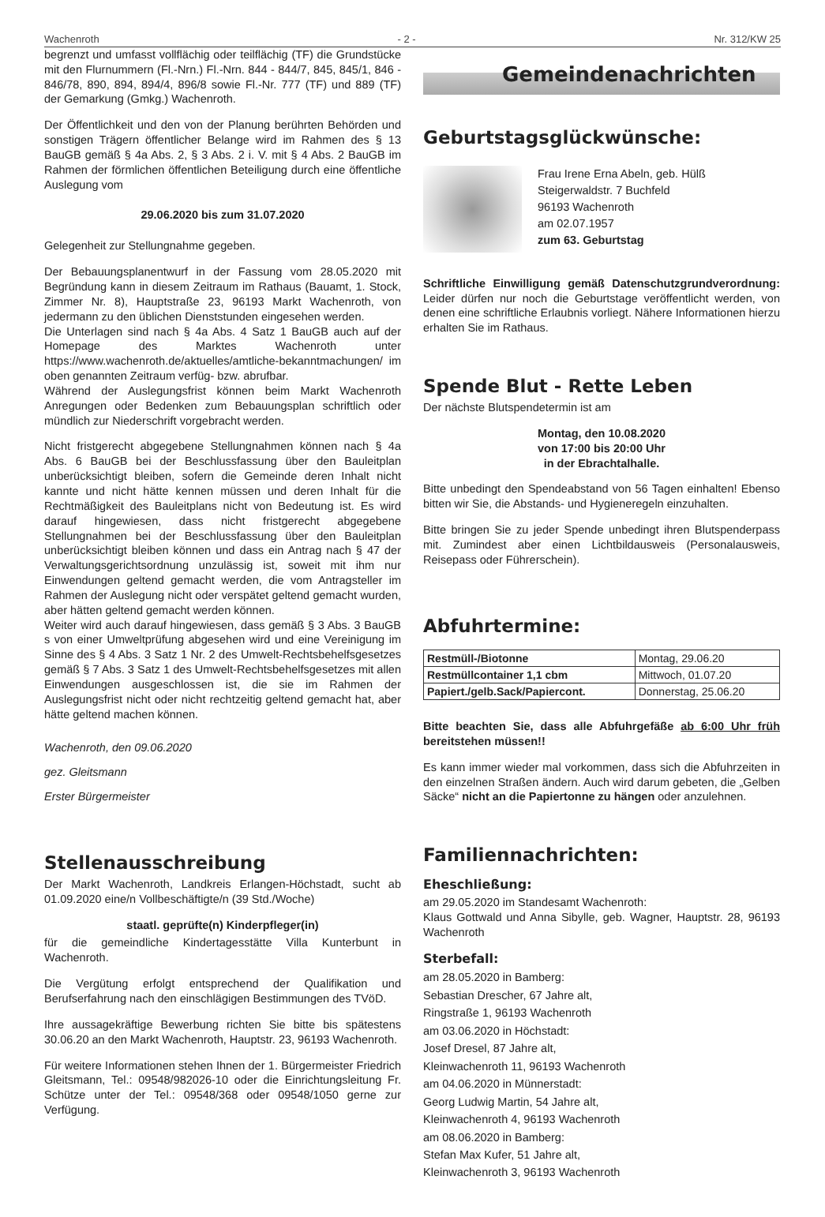Wachenroth - 2 - Nr. 312/KW 25
begrenzt und umfasst vollflächig oder teilflächig (TF) die Grundstücke mit den Flurnummern (Fl.-Nrn.) Fl.-Nrn. 844 - 844/7, 845, 845/1, 846 - 846/78, 890, 894, 894/4, 896/8 sowie Fl.-Nr. 777 (TF) und 889 (TF) der Gemarkung (Gmkg.) Wachenroth.
Der Öffentlichkeit und den von der Planung berührten Behörden und sonstigen Trägern öffentlicher Belange wird im Rahmen des § 13 BauGB gemäß § 4a Abs. 2, § 3 Abs. 2 i. V. mit § 4 Abs. 2 BauGB im Rahmen der förmlichen öffentlichen Beteiligung durch eine öffentliche Auslegung vom
29.06.2020 bis zum 31.07.2020
Gelegenheit zur Stellungnahme gegeben.
Der Bebauungsplanentwurf in der Fassung vom 28.05.2020 mit Begründung kann in diesem Zeitraum im Rathaus (Bauamt, 1. Stock, Zimmer Nr. 8), Hauptstraße 23, 96193 Markt Wachenroth, von jedermann zu den üblichen Dienststunden eingesehen werden.
Die Unterlagen sind nach § 4a Abs. 4 Satz 1 BauGB auch auf der Homepage des Marktes Wachenroth unter https://www.wachenroth.de/aktuelles/amtliche-bekanntmachungen/ im oben genannten Zeitraum verfüg- bzw. abrufbar.
Während der Auslegungsfrist können beim Markt Wachenroth Anregungen oder Bedenken zum Bebauungsplan schriftlich oder mündlich zur Niederschrift vorgebracht werden.
Nicht fristgerecht abgegebene Stellungnahmen können nach § 4a Abs. 6 BauGB bei der Beschlussfassung über den Bauleitplan unberücksichtigt bleiben, sofern die Gemeinde deren Inhalt nicht kannte und nicht hätte kennen müssen und deren Inhalt für die Rechtmäßigkeit des Bauleitplans nicht von Bedeutung ist. Es wird darauf hingewiesen, dass nicht fristgerecht abgegebene Stellungnahmen bei der Beschlussfassung über den Bauleitplan unberücksichtigt bleiben können und dass ein Antrag nach § 47 der Verwaltungsgerichtsordnung unzulässig ist, soweit mit ihm nur Einwendungen geltend gemacht werden, die vom Antragsteller im Rahmen der Auslegung nicht oder verspätet geltend gemacht wurden, aber hätten geltend gemacht werden können.
Weiter wird auch darauf hingewiesen, dass gemäß § 3 Abs. 3 BauGB s von einer Umweltprüfung abgesehen wird und eine Vereinigung im Sinne des § 4 Abs. 3 Satz 1 Nr. 2 des Umwelt-Rechtsbehelfsgesetzes gemäß § 7 Abs. 3 Satz 1 des Umwelt-Rechtsbehelfsgesetzes mit allen Einwendungen ausgeschlossen ist, die sie im Rahmen der Auslegungsfrist nicht oder nicht rechtzeitig geltend gemacht hat, aber hätte geltend machen können.
Wachenroth, den 09.06.2020
gez. Gleitsmann
Erster Bürgermeister
Stellenausschreibung
Der Markt Wachenroth, Landkreis Erlangen-Höchstadt, sucht ab 01.09.2020 eine/n Vollbeschäftigte/n (39 Std./Woche)
staatl. geprüfte(n) Kinderpfleger(in)
für die gemeindliche Kindertagesstätte Villa Kunterbunt in Wachenroth.
Die Vergütung erfolgt entsprechend der Qualifikation und Berufserfahrung nach den einschlägigen Bestimmungen des TVöD.
Ihre aussagekräftige Bewerbung richten Sie bitte bis spätestens 30.06.20 an den Markt Wachenroth, Hauptstr. 23, 96193 Wachenroth.
Für weitere Informationen stehen Ihnen der 1. Bürgermeister Friedrich Gleitsmann, Tel.: 09548/982026-10 oder die Einrichtungsleitung Fr. Schütze unter der Tel.: 09548/368 oder 09548/1050 gerne zur Verfügung.
Gemeindenachrichten
Geburtstagsglückwünsche:
Frau Irene Erna Abeln, geb. Hülß
Steigerwaldstr. 7 Buchfeld
96193 Wachenroth
am 02.07.1957
zum 63. Geburtstag
Schriftliche Einwilligung gemäß Datenschutzgrundverordnung: Leider dürfen nur noch die Geburtstage veröffentlicht werden, von denen eine schriftliche Erlaubnis vorliegt. Nähere Informationen hierzu erhalten Sie im Rathaus.
Spende Blut - Rette Leben
Der nächste Blutspendetermin ist am
Montag, den 10.08.2020
von 17:00 bis 20:00 Uhr
in der Ebrachtalhalle.
Bitte unbedingt den Spendeabstand von 56 Tagen einhalten! Ebenso bitten wir Sie, die Abstands- und Hygieneregeln einzuhalten.
Bitte bringen Sie zu jeder Spende unbedingt ihren Blutspenderpass mit. Zumindest aber einen Lichtbildausweis (Personalausweis, Reisepass oder Führerschein).
Abfuhrtermine:
| Restmüll-/Biotonne | Montag, 29.06.20 |
| Restmüllcontainer 1,1 cbm | Mittwoch, 01.07.20 |
| Papiert./gelb.Sack/Papiercont. | Donnerstag, 25.06.20 |
Bitte beachten Sie, dass alle Abfuhrgefäße ab 6:00 Uhr früh bereitstehen müssen!!
Es kann immer wieder mal vorkommen, dass sich die Abfuhrzeiten in den einzelnen Straßen ändern. Auch wird darum gebeten, die „Gelben Säcke“ nicht an die Papiertonne zu hängen oder anzulehnen.
Familiennachrichten:
Eheschließung:
am 29.05.2020 im Standesamt Wachenroth:
Klaus Gottwald und Anna Sibylle, geb. Wagner, Hauptstr. 28, 96193 Wachenroth
Sterbefall:
am 28.05.2020 in Bamberg:
Sebastian Drescher, 67 Jahre alt,
Ringstraße 1, 96193 Wachenroth
am 03.06.2020 in Höchstadt:
Josef Dresel, 87 Jahre alt,
Kleinwachenroth 11, 96193 Wachenroth
am 04.06.2020 in Münnerstadt:
Georg Ludwig Martin, 54 Jahre alt,
Kleinwachenroth 4, 96193 Wachenroth
am 08.06.2020 in Bamberg:
Stefan Max Kufer, 51 Jahre alt,
Kleinwachenroth 3, 96193 Wachenroth